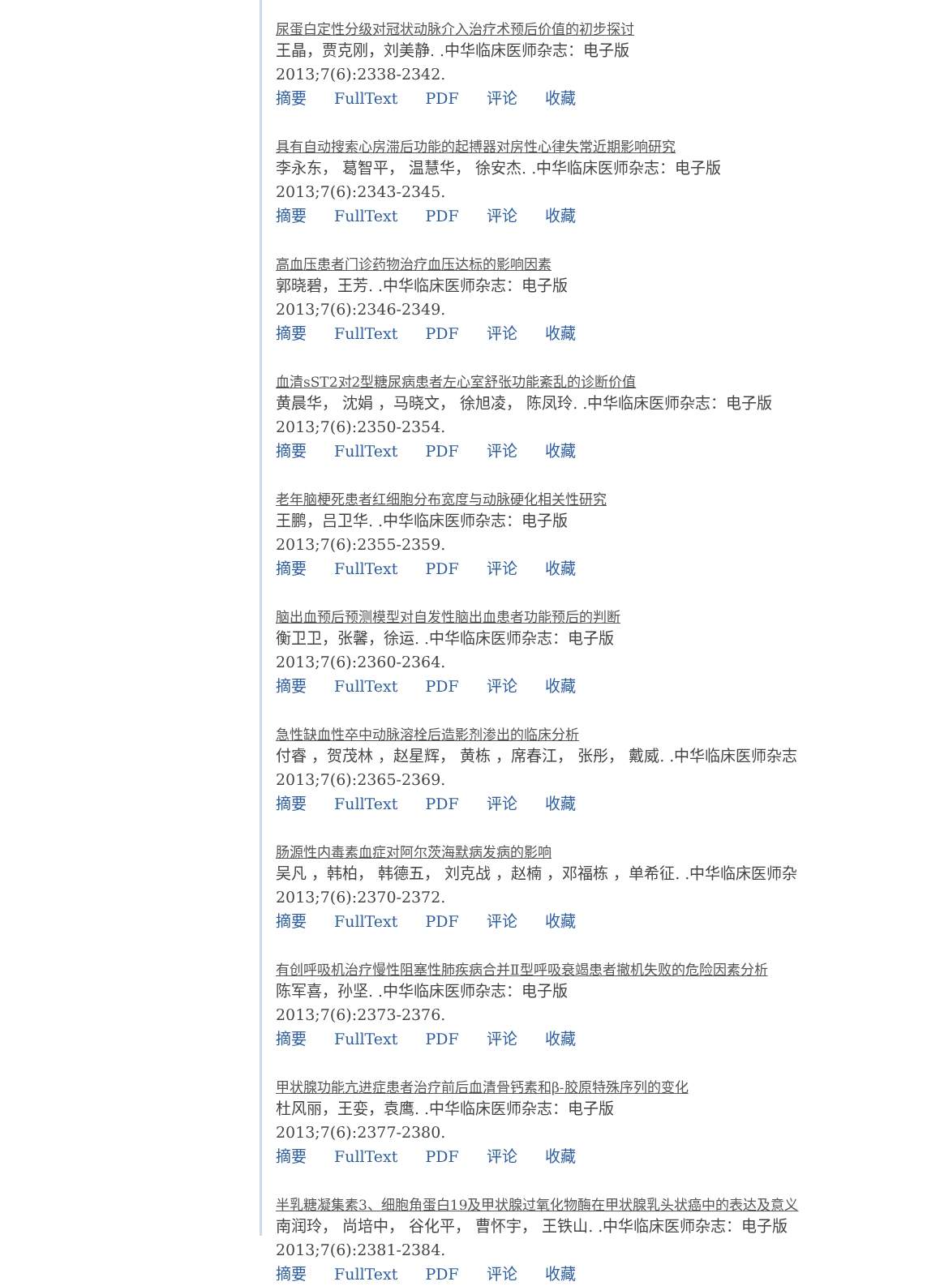尿蛋白定性分级对冠状动脉介入治疗术预后价值的初步探讨
王晶，贾克刚，刘美静. .中华临床医师杂志：电子版
2013;7(6):2338-2342.
摘要 FullText PDF 评论 收藏
具有自动搜索心房滞后功能的起搏器对房性心律失常近期影响研究
李永东， 葛智平， 温慧华， 徐安杰. .中华临床医师杂志：电子版
2013;7(6):2343-2345.
摘要 FullText PDF 评论 收藏
高血压患者门诊药物治疗血压达标的影响因素
郭晓碧，王芳. .中华临床医师杂志：电子版
2013;7(6):2346-2349.
摘要 FullText PDF 评论 收藏
血清sST2对2型糖尿病患者左心室舒张功能紊乱的诊断价值
黄晨华， 沈娟 ，马晓文， 徐旭凌， 陈凤玲. .中华临床医师杂志：电子版
2013;7(6):2350-2354.
摘要 FullText PDF 评论 收藏
老年脑梗死患者红细胞分布宽度与动脉硬化相关性研究
王鹏，吕卫华. .中华临床医师杂志：电子版
2013;7(6):2355-2359.
摘要 FullText PDF 评论 收藏
脑出血预后预测模型对自发性脑出血患者功能预后的判断
衡卫卫，张馨，徐运. .中华临床医师杂志：电子版
2013;7(6):2360-2364.
摘要 FullText PDF 评论 收藏
急性缺血性卒中动脉溶栓后造影剂渗出的临床分析
付睿 ，贺茂林 ，赵星辉， 黄栋 ，席春江， 张彤， 戴威. .中华临床医师杂志
2013;7(6):2365-2369.
摘要 FullText PDF 评论 收藏
肠源性内毒素血症对阿尔茨海默病发病的影响
吴凡 ，韩柏， 韩德五， 刘克战 ，赵楠 ，邓福栋 ，单希征. .中华临床医师杂
2013;7(6):2370-2372.
摘要 FullText PDF 评论 收藏
有创呼吸机治疗慢性阻塞性肺疾病合并Ⅱ型呼吸衰竭患者撤机失败的危险因素分析
陈军喜，孙坚. .中华临床医师杂志：电子版
2013;7(6):2373-2376.
摘要 FullText PDF 评论 收藏
甲状腺功能亢进症患者治疗前后血清骨钙素和β-胶原特殊序列的变化
杜风丽，王娈，袁鹰. .中华临床医师杂志：电子版
2013;7(6):2377-2380.
摘要 FullText PDF 评论 收藏
半乳糖凝集素3、细胞角蛋白19及甲状腺过氧化物酶在甲状腺乳头状癌中的表达及意义
南润玲， 尚培中， 谷化平， 曹怀宇， 王铁山. .中华临床医师杂志：电子版
2013;7(6):2381-2384.
摘要 FullText PDF 评论 收藏